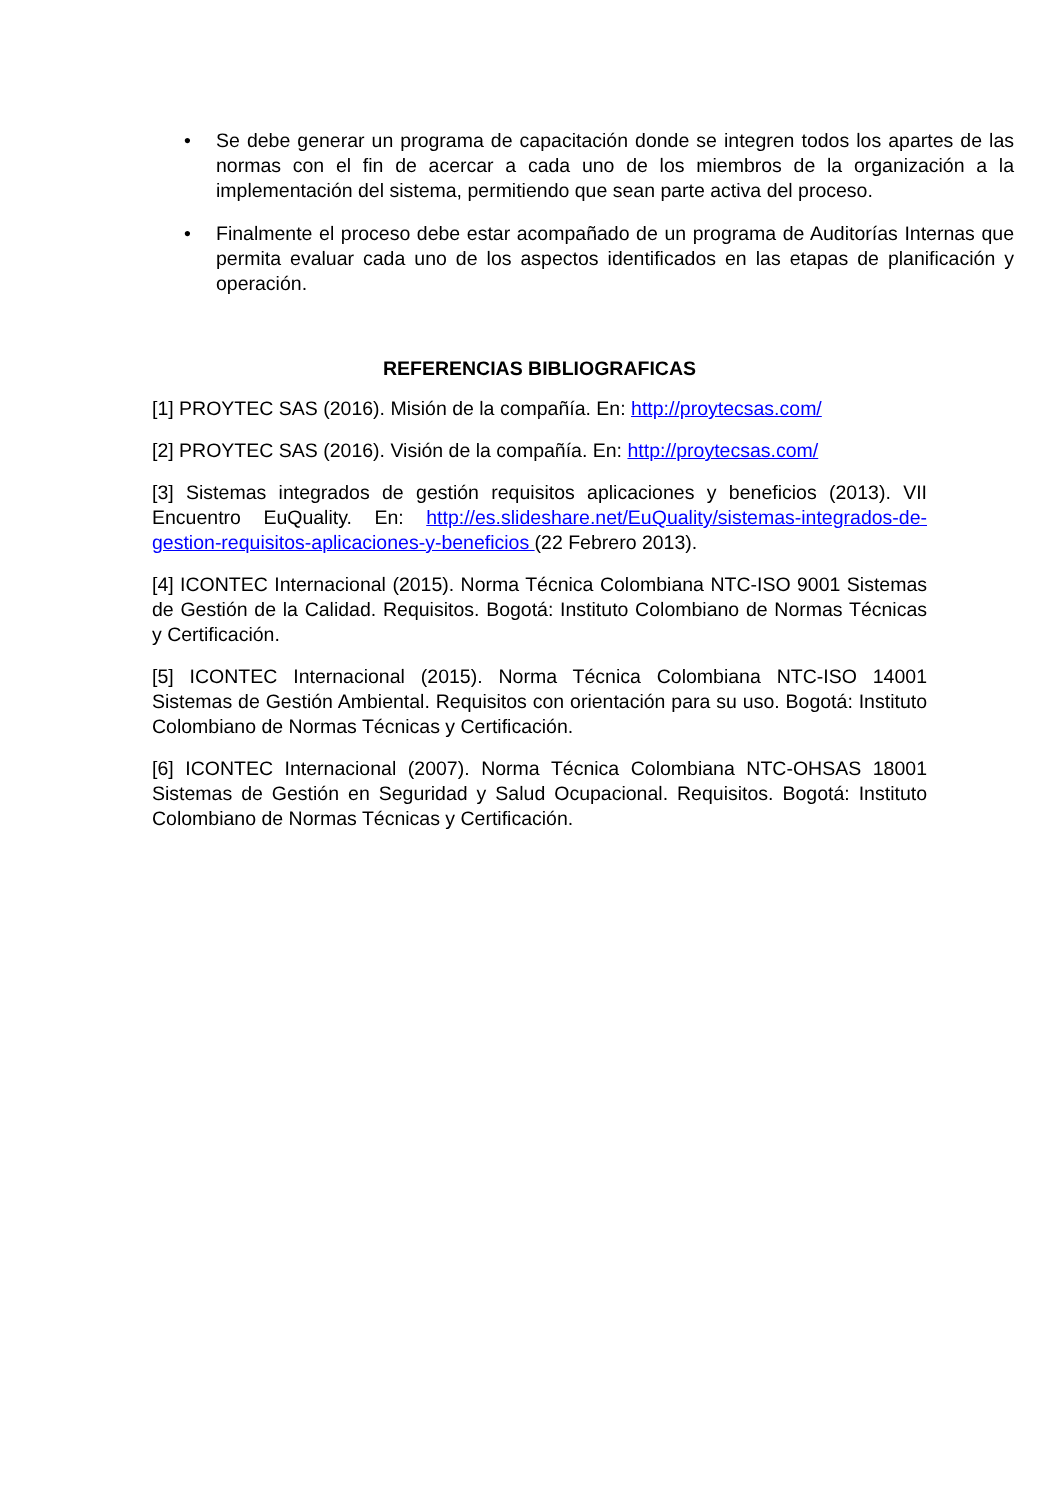• Se debe generar un programa de capacitación donde se integren todos los apartes de las normas con el fin de acercar a cada uno de los miembros de la organización a la implementación del sistema, permitiendo que sean parte activa del proceso.
• Finalmente el proceso debe estar acompañado de un programa de Auditorías Internas que permita evaluar cada uno de los aspectos identificados en las etapas de planificación y operación.
REFERENCIAS BIBLIOGRAFICAS
[1] PROYTEC SAS (2016). Misión de la compañía. En: http://proytecsas.com/
[2] PROYTEC SAS (2016). Visión de la compañía. En: http://proytecsas.com/
[3] Sistemas integrados de gestión requisitos aplicaciones y beneficios (2013). VII Encuentro EuQuality. En: http://es.slideshare.net/EuQuality/sistemas-integrados-de-gestion-requisitos-aplicaciones-y-beneficios (22 Febrero 2013).
[4] ICONTEC Internacional (2015). Norma Técnica Colombiana NTC-ISO 9001 Sistemas de Gestión de la Calidad. Requisitos. Bogotá: Instituto Colombiano de Normas Técnicas y Certificación.
[5] ICONTEC Internacional (2015). Norma Técnica Colombiana NTC-ISO 14001 Sistemas de Gestión Ambiental. Requisitos con orientación para su uso. Bogotá: Instituto Colombiano de Normas Técnicas y Certificación.
[6] ICONTEC Internacional (2007). Norma Técnica Colombiana NTC-OHSAS 18001 Sistemas de Gestión en Seguridad y Salud Ocupacional. Requisitos. Bogotá: Instituto Colombiano de Normas Técnicas y Certificación.